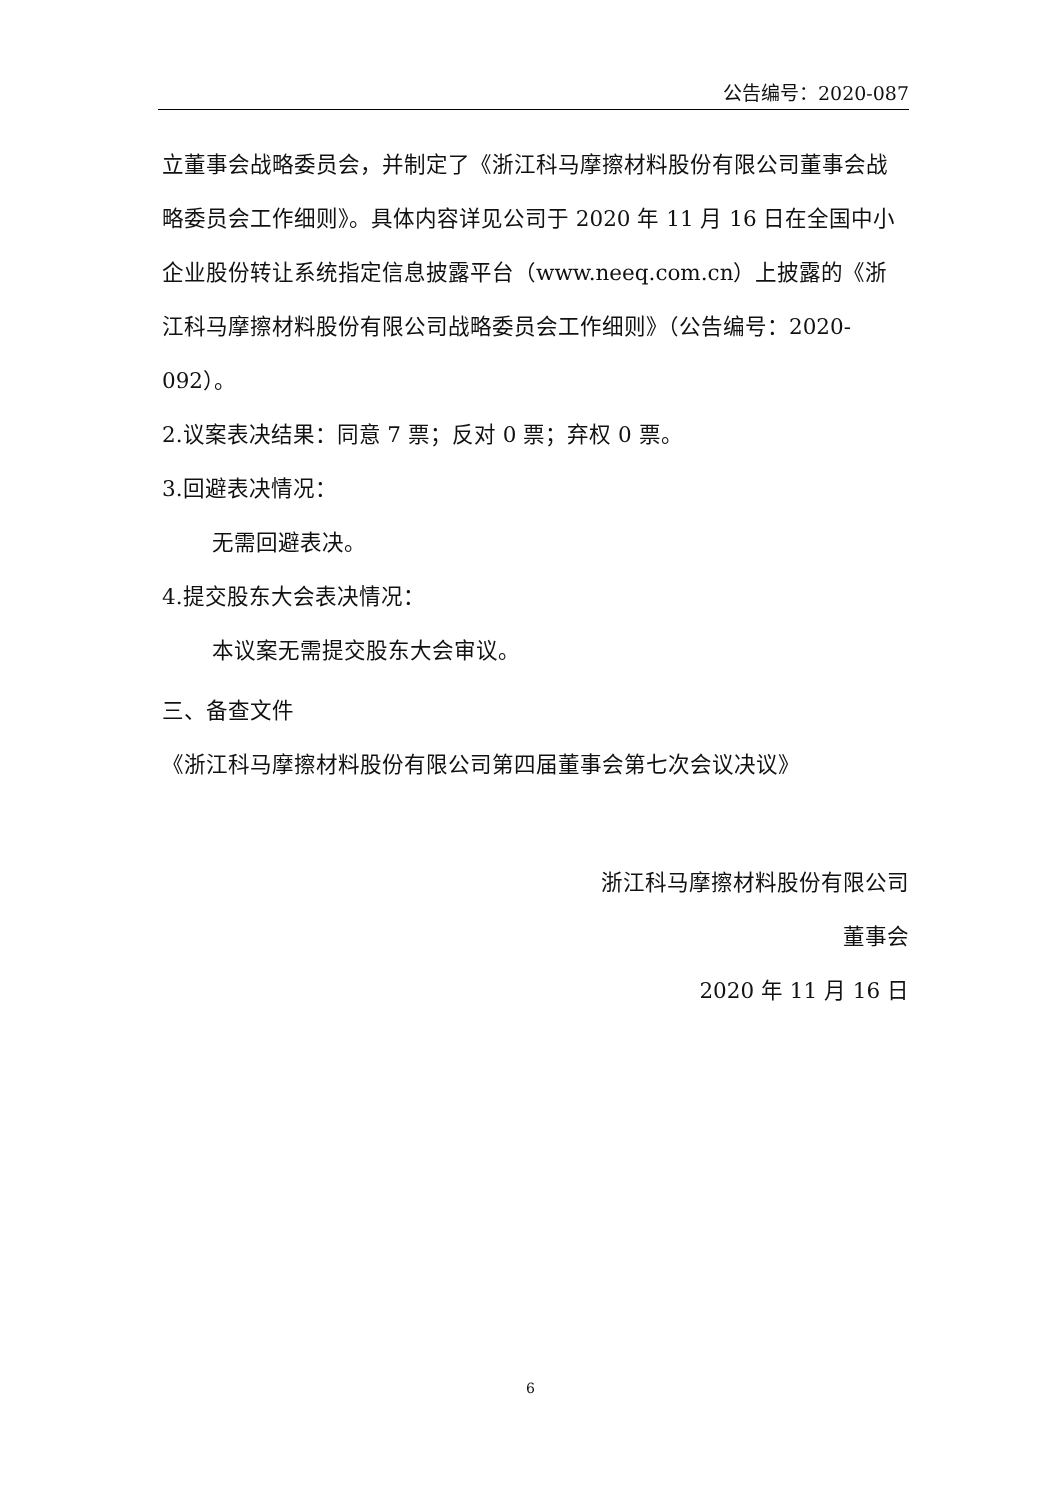公告编号：2020-087
立董事会战略委员会，并制定了《浙江科马摩擦材料股份有限公司董事会战略委员会工作细则》。具体内容详见公司于 2020 年 11 月 16 日在全国中小企业股份转让系统指定信息披露平台（www.neeq.com.cn）上披露的《浙江科马摩擦材料股份有限公司战略委员会工作细则》（公告编号：2020-092）。
2.议案表决结果：同意 7 票；反对 0 票；弃权 0 票。
3.回避表决情况：
无需回避表决。
4.提交股东大会表决情况：
本议案无需提交股东大会审议。
三、备查文件
《浙江科马摩擦材料股份有限公司第四届董事会第七次会议决议》
浙江科马摩擦材料股份有限公司
董事会
2020 年 11 月 16 日
6